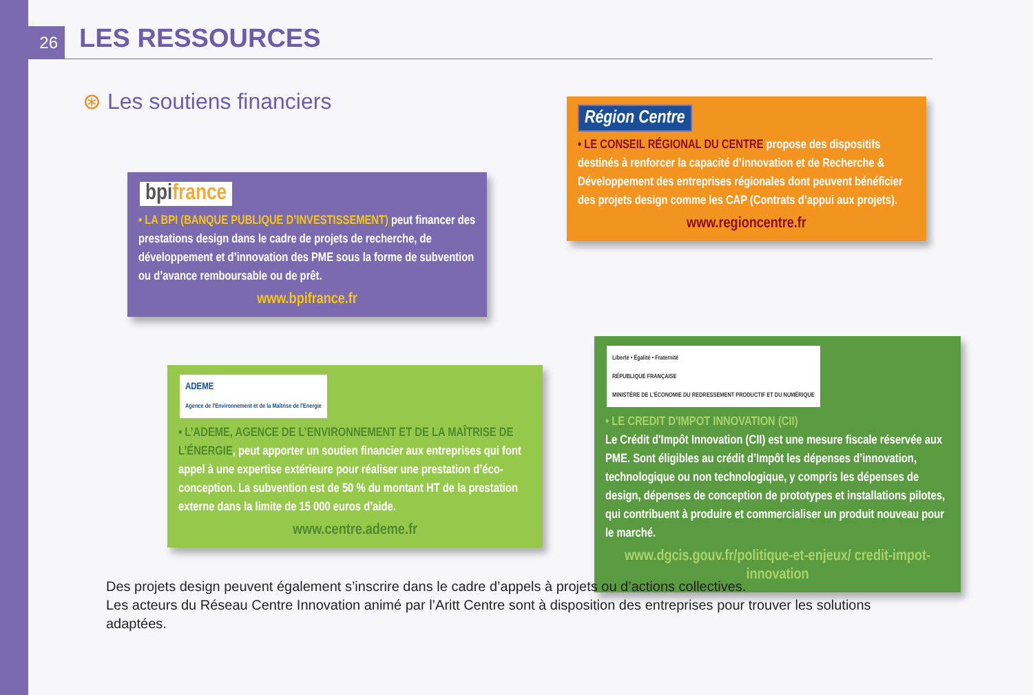26 LES RESSOURCES
⊛ Les soutiens financiers
bpifrance
• LA BPI (BANQUE PUBLIQUE D’INVESTISSEMENT) peut financer des prestations design dans le cadre de projets de recherche, de développement et d’innovation des PME sous la forme de subvention ou d’avance remboursable ou de prêt.
www.bpifrance.fr
Région Centre
• LE CONSEIL RÉGIONAL DU CENTRE propose des dispositifs destinés à renforcer la capacité d’innovation et de Recherche & Développement des entreprises régionales dont peuvent bénéficier des projets design comme les CAP (Contrats d’appui aux projets).
www.regioncentre.fr
ADEME
Agence de l'Environnement et de la Maîtrise de l'Energie
• L’ADEME, AGENCE DE L’ENVIRONNEMENT ET DE LA MAÎTRISE DE L’ÉNERGIE, peut apporter un soutien financier aux entreprises qui font appel à une expertise extérieure pour réaliser une prestation d’éco-conception. La subvention est de 50 % du montant HT de la prestation externe dans la limite de 15 000 euros d’aide.
www.centre.ademe.fr
Liberté • Égalité • Fraternité
RÉPUBLIQUE FRANÇAISE
MINISTÈRE DE L'ÉCONOMIE DU REDRESSEMENT PRODUCTIF ET DU NUMÉRIQUE
• LE CREDIT D'IMPOT INNOVATION (CII)
Le Crédit d'Impôt Innovation (CII) est une mesure fiscale réservée aux PME. Sont éligibles au crédit d’Impôt les dépenses d’innovation, technologique ou non technologique, y compris les dépenses de design, dépenses de conception de prototypes et installations pilotes, qui contribuent à produire et commercialiser un produit nouveau pour le marché.
www.dgcis.gouv.fr/politique-et-enjeux/ credit-impot-innovation
Des projets design peuvent également s’inscrire dans le cadre d’appels à projets ou d’actions collectives.
Les acteurs du Réseau Centre Innovation animé par l’Aritt Centre sont à disposition des entreprises pour trouver les solutions adaptées.